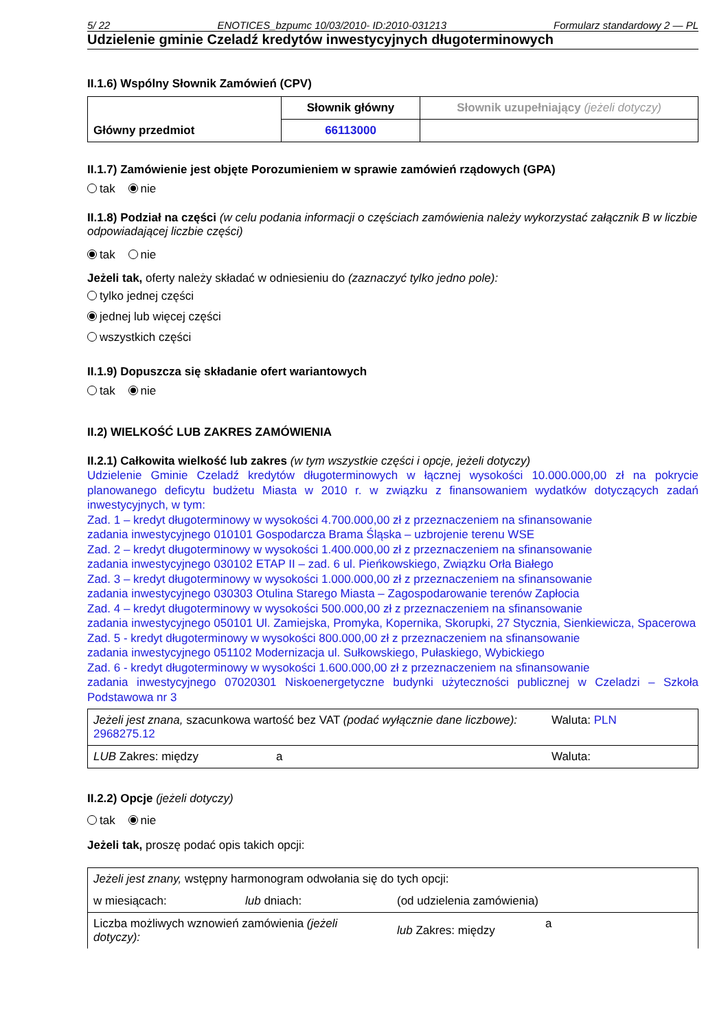5/ 22 ENOTICES_bzpumc 10/03/2010- ID:2010-031213 Formularz standardowy 2 — PL
Udzielenie gminie Czeladź kredytów inwestycyjnych długoterminowych
II.1.6) Wspólny Słownik Zamówień (CPV)
| Główny przedmiot | Słownik główny | Słownik uzupełniający (jeżeli dotyczy) |
| | 66113000 | |
II.1.7) Zamówienie jest objęte Porozumieniem w sprawie zamówień rządowych (GPA)
tak nie
II.1.8) Podział na części (w celu podania informacji o częściach zamówienia należy wykorzystać załącznik B w liczbie odpowiadającej liczbie części)
tak nie
Jeżeli tak, oferty należy składać w odniesieniu do (zaznaczyć tylko jedno pole):
tylko jednej części
jednej lub więcej części
wszystkich części
II.1.9) Dopuszcza się składanie ofert wariantowych
tak nie
II.2) WIELKOŚĆ LUB ZAKRES ZAMÓWIENIA
II.2.1) Całkowita wielkość lub zakres (w tym wszystkie części i opcje, jeżeli dotyczy)
Udzielenie Gminie Czeladź kredytów długoterminowych w łącznej wysokości 10.000.000,00 zł na pokrycie planowanego deficytu budżetu Miasta w 2010 r. w związku z finansowaniem wydatków dotyczących zadań inwestycyjnych, w tym:
Zad. 1 – kredyt długoterminowy w wysokości 4.700.000,00 zł z przeznaczeniem na sfinansowanie
zadania inwestycyjnego 010101 Gospodarcza Brama Śląska – uzbrojenie terenu WSE
Zad. 2 – kredyt długoterminowy w wysokości 1.400.000,00 zł z przeznaczeniem na sfinansowanie
zadania inwestycyjnego 030102 ETAP II – zad. 6 ul. Pieńkowskiego, Związku Orła Białego
Zad. 3 – kredyt długoterminowy w wysokości 1.000.000,00 zł z przeznaczeniem na sfinansowanie
zadania inwestycyjnego 030303 Otulina Starego Miasta – Zagospodarowanie terenów Zapłocia
Zad. 4 – kredyt długoterminowy w wysokości 500.000,00 zł z przeznaczeniem na sfinansowanie
zadania inwestycyjnego 050101 Ul. Zamiejska, Promyka, Kopernika, Skorupki, 27 Stycznia, Sienkiewicza, Spacerowa
Zad. 5 - kredyt długoterminowy w wysokości 800.000,00 zł z przeznaczeniem na sfinansowanie
zadania inwestycyjnego 051102 Modernizacja ul. Sułkowskiego, Pułaskiego, Wybickiego
Zad. 6 - kredyt długoterminowy w wysokości 1.600.000,00 zł z przeznaczeniem na sfinansowanie
zadania inwestycyjnego 07020301 Niskoenergetyczne budynki użyteczności publicznej w Czeladzi – Szkoła Podstawowa nr 3
| Jeżeli jest znana, szacunkowa wartość bez VAT (podać wyłącznie dane liczbowe): 2968275.12 | | Waluta: PLN |
| LUB Zakres: między | a | Waluta: |
II.2.2) Opcje (jeżeli dotyczy)
tak nie
Jeżeli tak, proszę podać opis takich opcji:
| Jeżeli jest znany, wstępny harmonogram odwołania się do tych opcji: | | | |
| w miesiącach: | lub dniach: | (od udzielenia zamówienia) | |
| Liczba możliwych wznowień zamówienia (jeżeli dotyczy): | | lub Zakres: między | a |